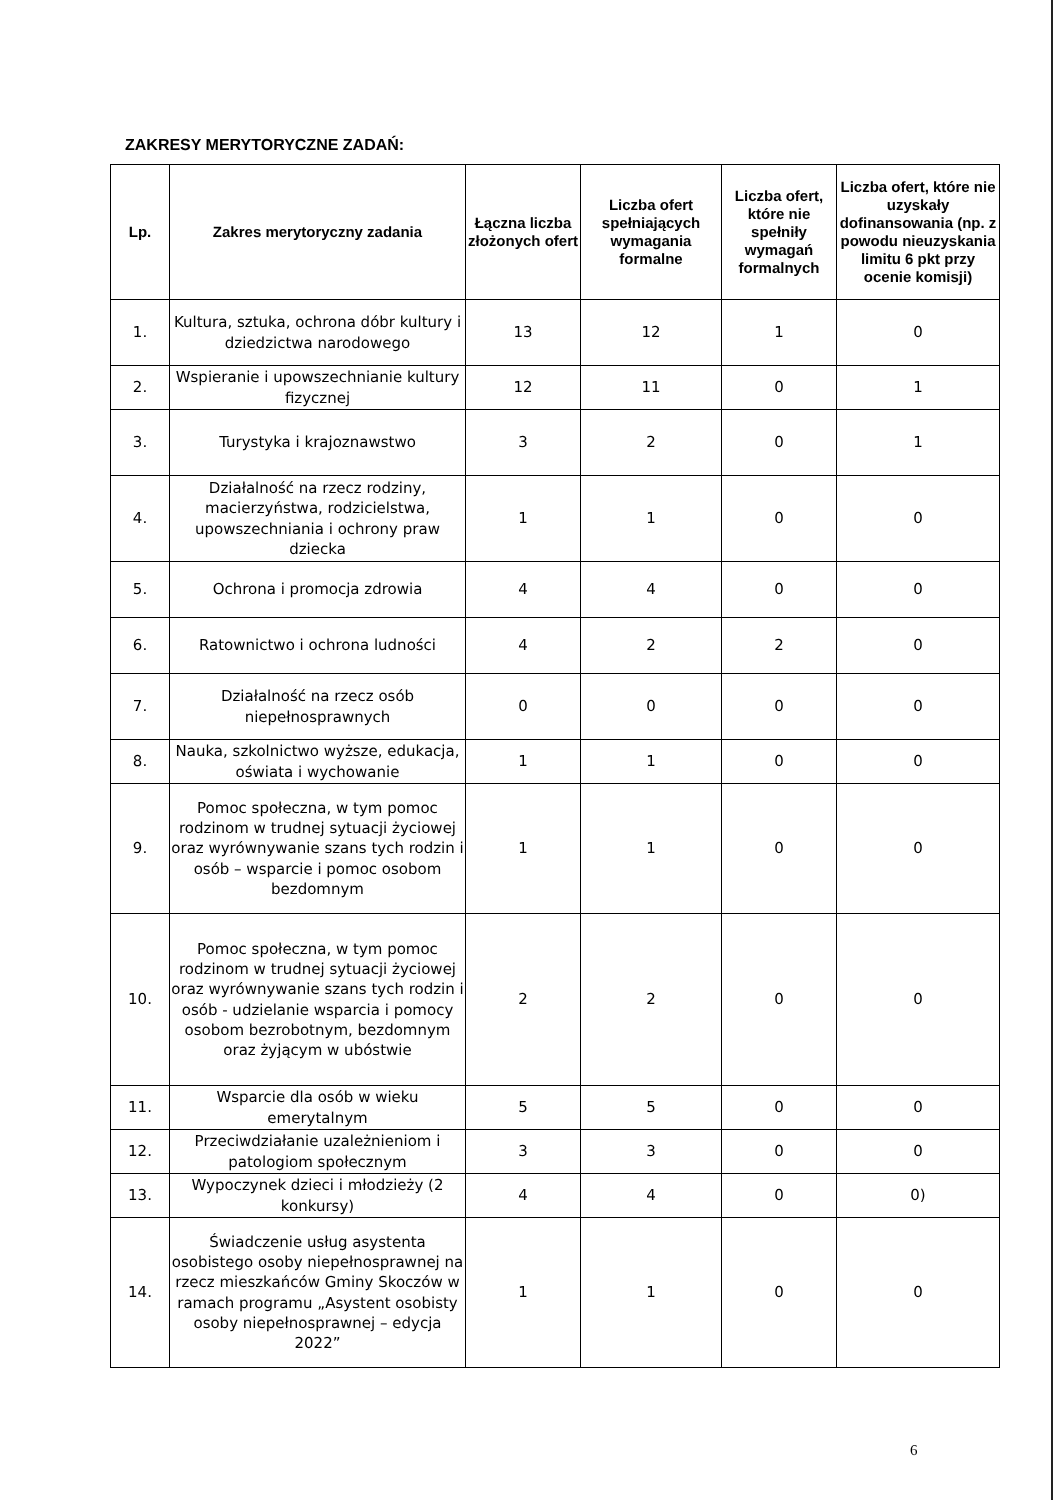ZAKRESY MERYTORYCZNE ZADAŃ:
| Lp. | Zakres merytoryczny zadania | Łączna liczba złożonych ofert | Liczba ofert spełniających wymagania formalne | Liczba ofert, które nie spełniły wymagań formalnych | Liczba ofert, które nie uzyskały dofinansowania (np. z powodu nieuzyskania limitu 6 pkt przy ocenie komisji) |
| --- | --- | --- | --- | --- | --- |
| 1. | Kultura, sztuka, ochrona dóbr kultury i dziedzictwa narodowego | 13 | 12 | 1 | 0 |
| 2. | Wspieranie i upowszechnianie kultury fizycznej | 12 | 11 | 0 | 1 |
| 3. | Turystyka i krajoznawstwo | 3 | 2 | 0 | 1 |
| 4. | Działalność na rzecz rodziny, macierzyństwa, rodzicielstwa, upowszechniania i ochrony praw dziecka | 1 | 1 | 0 | 0 |
| 5. | Ochrona i promocja zdrowia | 4 | 4 | 0 | 0 |
| 6. | Ratownictwo i ochrona ludności | 4 | 2 | 2 | 0 |
| 7. | Działalność na rzecz osób niepełnosprawnych | 0 | 0 | 0 | 0 |
| 8. | Nauka, szkolnictwo wyższe, edukacja, oświata i wychowanie | 1 | 1 | 0 | 0 |
| 9. | Pomoc społeczna, w tym pomoc rodzinom w trudnej sytuacji życiowej oraz wyrównywanie szans tych rodzin i osób – wsparcie i pomoc osobom bezdomnym | 1 | 1 | 0 | 0 |
| 10. | Pomoc społeczna, w tym pomoc rodzinom w trudnej sytuacji życiowej oraz wyrównywanie szans tych rodzin i osób - udzielanie wsparcia i pomocy osobom bezrobotnym, bezdomnym oraz żyjącym w ubóstwie | 2 | 2 | 0 | 0 |
| 11. | Wsparcie dla osób w wieku emerytalnym | 5 | 5 | 0 | 0 |
| 12. | Przeciwdziałanie uzależnieniom i patologiom społecznym | 3 | 3 | 0 | 0 |
| 13. | Wypoczynek dzieci i młodzieży (2 konkursy) | 4 | 4 | 0 | 0) |
| 14. | Świadczenie usług asystenta osobistego osoby niepełnosprawnej na rzecz mieszkańców Gminy Skoczów w ramach programu „Asystent osobisty osoby niepełnosprawnej – edycja 2022” | 1 | 1 | 0 | 0 |
6